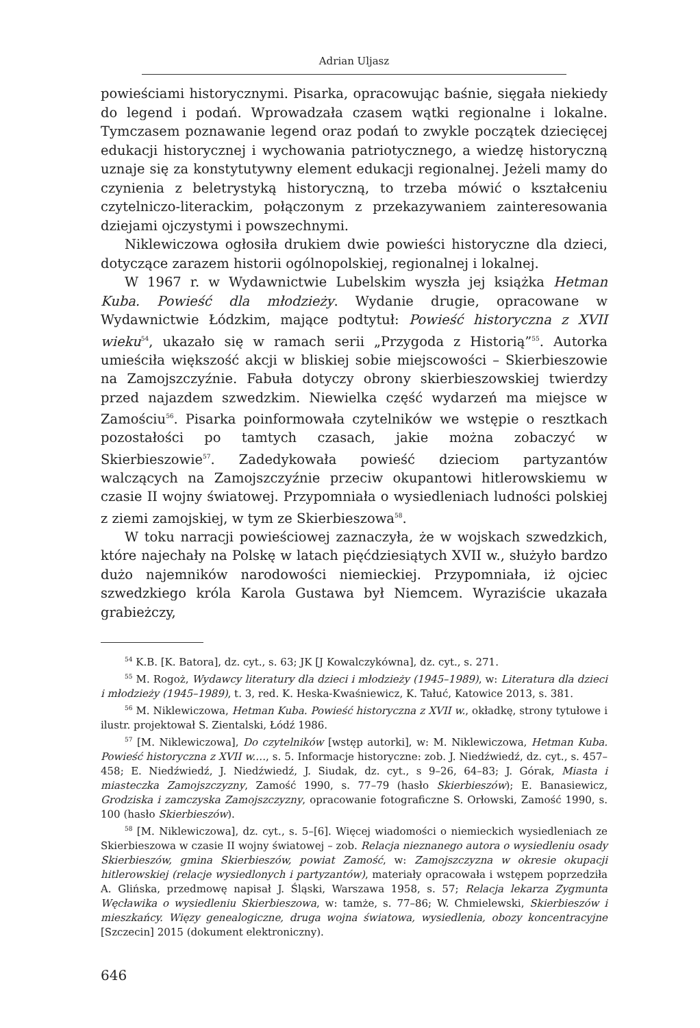Adrian Uljasz
powieściami historycznymi. Pisarka, opracowując baśnie, sięgała niekiedy do legend i podań. Wprowadzała czasem wątki regionalne i lokalne. Tymczasem poznawanie legend oraz podań to zwykle początek dziecięcej edukacji historycznej i wychowania patriotycznego, a wiedzę historyczną uznaje się za konstytutywny element edukacji regionalnej. Jeżeli mamy do czynienia z beletrystyką historyczną, to trzeba mówić o kształceniu czytelniczo-literackim, połączonym z przekazywaniem zainteresowania dziejami ojczystymi i powszechnymi.
Niklewiczowa ogłosiła drukiem dwie powieści historyczne dla dzieci, dotyczące zarazem historii ogólnopolskiej, regionalnej i lokalnej.
W 1967 r. w Wydawnictwie Lubelskim wyszła jej książka Hetman Kuba. Powieść dla młodzieży. Wydanie drugie, opracowane w Wydawnictwie Łódzkim, mające podtytuł: Powieść historyczna z XVII wieku<sup>54</sup>, ukazało się w ramach serii „Przygoda z Historią”<sup>55</sup>. Autorka umieściła większość akcji w bliskiej sobie miejscowości – Skierbieszowie na Zamojszczyźnie. Fabuła dotyczy obrony skierbieszowskiej twierdzy przed najazdem szwedzkim. Niewielka część wydarzeń ma miejsce w Zamościu<sup>56</sup>. Pisarka poinformowała czytelników we wstępie o resztkach pozostałości po tamtych czasach, jakie można zobaczyć w Skierbieszowie<sup>57</sup>. Zadedykowała powieść dzieciom partyzantów walczących na Zamojszczyźnie przeciw okupantowi hitlerowskiemu w czasie II wojny światowej. Przypomniała o wysiedleniach ludności polskiej z ziemi zamojskiej, w tym ze Skierbieszowa<sup>58</sup>.
W toku narracji powieściowej zaznaczyła, że w wojskach szwedzkich, które najechały na Polskę w latach pięćdziesiątych XVII w., służyło bardzo dużo najemników narodowości niemieckiej. Przypomniała, iż ojciec szwedzkiego króla Karola Gustawa był Niemcem. Wyraziście ukazała grabieżczy,
<sup>54</sup> K.B. [K. Batora], dz. cyt., s. 63; JK [J Kowalczykówna], dz. cyt., s. 271.
<sup>55</sup> M. Rogoż, Wydawcy literatury dla dzieci i młodzieży (1945–1989), w: Literatura dla dzieci i młodzieży (1945–1989), t. 3, red. K. Heska-Kwaśniewicz, K. Tałuć, Katowice 2013, s. 381.
<sup>56</sup> M. Niklewiczowa, Hetman Kuba. Powieść historyczna z XVII w., okładkę, strony tytułowe i ilustr. projektował S. Zientalski, Łódź 1986.
<sup>57</sup> [M. Niklewiczowa], Do czytelników [wstęp autorki], w: M. Niklewiczowa, Hetman Kuba. Powieść historyczna z XVII w.…, s. 5. Informacje historyczne: zob. J. Niedźwiedź, dz. cyt., s. 457–458; E. Niedźwiedź, J. Niedźwiedź, J. Siudak, dz. cyt., s 9–26, 64–83; J. Górak, Miasta i miasteczka Zamojszczyzny, Zamość 1990, s. 77–79 (hasło Skierbieszów); E. Banasiewicz, Grodziska i zamczyska Zamojszczyzny, opracowanie fotograficzne S. Orłowski, Zamość 1990, s. 100 (hasło Skierbieszów).
<sup>58</sup> [M. Niklewiczowa], dz. cyt., s. 5–[6]. Więcej wiadomości o niemieckich wysiedleniach ze Skierbieszowa w czasie II wojny światowej – zob. Relacja nieznanego autora o wysiedleniu osady Skierbieszów, gmina Skierbieszów, powiat Zamość, w: Zamojszczyzna w okresie okupacji hitlerowskiej (relacje wysiedlonych i partyzantów), materiały opracowała i wstępem poprzedziła A. Glińska, przedmowę napisał J. Śląski, Warszawa 1958, s. 57; Relacja lekarza Zygmunta Węcławika o wysiedleniu Skierbieszowa, w: tamże, s. 77–86; W. Chmielewski, Skierbieszów i mieszkańcy. Więzy genealogiczne, druga wojna światowa, wysiedlenia, obozy koncentracyjne [Szczecin] 2015 (dokument elektroniczny).
646